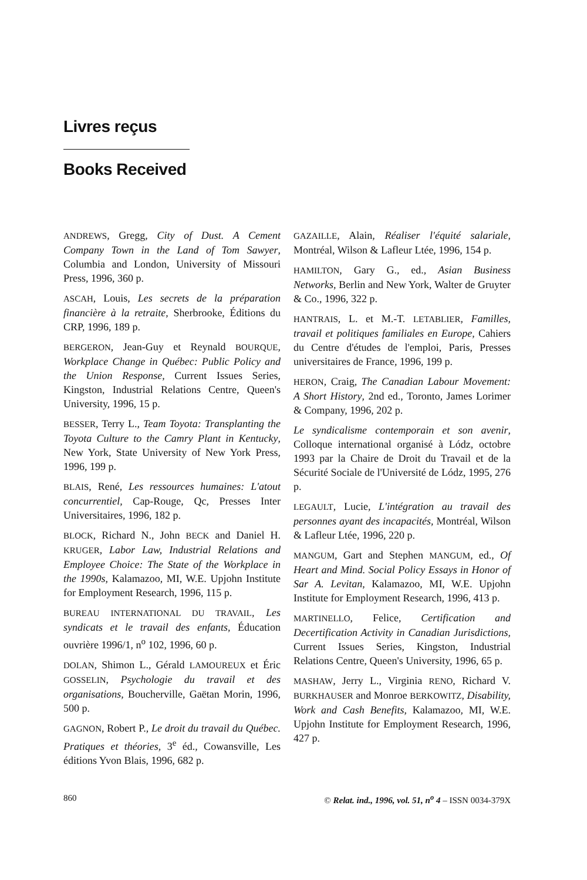Livres reçus
Books Received
ANDREWS, Gregg, City of Dust. A Cement Company Town in the Land of Tom Sawyer, Columbia and London, University of Missouri Press, 1996, 360 p.
ASCAH, Louis, Les secrets de la préparation financière à la retraite, Sherbrooke, Éditions du CRP, 1996, 189 p.
BERGERON, Jean-Guy et Reynald BOURQUE, Workplace Change in Québec: Public Policy and the Union Response, Current Issues Series, Kingston, Industrial Relations Centre, Queen's University, 1996, 15 p.
BESSER, Terry L., Team Toyota: Transplanting the Toyota Culture to the Camry Plant in Kentucky, New York, State University of New York Press, 1996, 199 p.
BLAIS, René, Les ressources humaines: L'atout concurrentiel, Cap-Rouge, Qc, Presses Inter Universitaires, 1996, 182 p.
BLOCK, Richard N., John BECK and Daniel H. KRUGER, Labor Law, Industrial Relations and Employee Choice: The State of the Workplace in the 1990s, Kalamazoo, MI, W.E. Upjohn Institute for Employment Research, 1996, 115 p.
BUREAU INTERNATIONAL DU TRAVAIL, Les syndicats et le travail des enfants, Éducation ouvrière 1996/1, n<sup>o</sup> 102, 1996, 60 p.
DOLAN, Shimon L., Gérald LAMOUREUX et Éric GOSSELIN, Psychologie du travail et des organisations, Boucherville, Gaëtan Morin, 1996, 500 p.
GAGNON, Robert P., Le droit du travail du Québec. Pratiques et théories, 3<sup>e</sup> éd., Cowansville, Les éditions Yvon Blais, 1996, 682 p.
GAZAILLE, Alain, Réaliser l'équité salariale, Montréal, Wilson & Lafleur Ltée, 1996, 154 p.
HAMILTON, Gary G., ed., Asian Business Networks, Berlin and New York, Walter de Gruyter & Co., 1996, 322 p.
HANTRAIS, L. et M.-T. LETABLIER, Familles, travail et politiques familiales en Europe, Cahiers du Centre d'études de l'emploi, Paris, Presses universitaires de France, 1996, 199 p.
HERON, Craig, The Canadian Labour Movement: A Short History, 2nd ed., Toronto, James Lorimer & Company, 1996, 202 p.
Le syndicalisme contemporain et son avenir, Colloque international organisé à Lódz, octobre 1993 par la Chaire de Droit du Travail et de la Sécurité Sociale de l'Université de Lódz, 1995, 276 p.
LEGAULT, Lucie, L'intégration au travail des personnes ayant des incapacités, Montréal, Wilson & Lafleur Ltée, 1996, 220 p.
MANGUM, Gart and Stephen MANGUM, ed., Of Heart and Mind. Social Policy Essays in Honor of Sar A. Levitan, Kalamazoo, MI, W.E. Upjohn Institute for Employment Research, 1996, 413 p.
MARTINELLO, Felice, Certification and Decertification Activity in Canadian Jurisdictions, Current Issues Series, Kingston, Industrial Relations Centre, Queen's University, 1996, 65 p.
MASHAW, Jerry L., Virginia RENO, Richard V. BURKHAUSER and Monroe BERKOWITZ, Disability, Work and Cash Benefits, Kalamazoo, MI, W.E. Upjohn Institute for Employment Research, 1996, 427 p.
860 © Relat. ind., 1996, vol. 51, n<sup>o</sup> 4 – ISSN 0034-379X